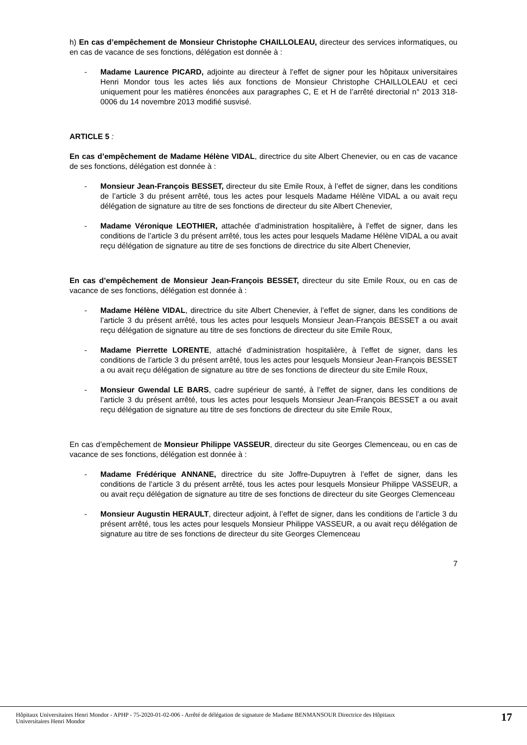h) En cas d’empêchement de Monsieur Christophe CHAILLOLEAU, directeur des services informatiques, ou en cas de vacance de ses fonctions, délégation est donnée à :
- Madame Laurence PICARD, adjointe au directeur à l’effet de signer pour les hôpitaux universitaires Henri Mondor tous les actes liés aux fonctions de Monsieur Christophe CHAILLOLEAU et ceci uniquement pour les matières énoncées aux paragraphes C, E et H de l’arrêté directorial n° 2013 318-0006 du 14 novembre 2013 modifié susvisé.
ARTICLE 5 :
En cas d’empêchement de Madame Hélène VIDAL, directrice du site Albert Chenevier, ou en cas de vacance de ses fonctions, délégation est donnée à :
- Monsieur Jean-François BESSET, directeur du site Emile Roux, à l’effet de signer, dans les conditions de l’article 3 du présent arrêté, tous les actes pour lesquels Madame Hélène VIDAL a ou avait reçu délégation de signature au titre de ses fonctions de directeur du site Albert Chenevier,
- Madame Véronique LEOTHIER, attachée d’administration hospitalière, à l’effet de signer, dans les conditions de l’article 3 du présent arrêté, tous les actes pour lesquels Madame Hélène VIDAL a ou avait reçu délégation de signature au titre de ses fonctions de directrice du site Albert Chenevier,
En cas d’empêchement de Monsieur Jean-François BESSET, directeur du site Emile Roux, ou en cas de vacance de ses fonctions, délégation est donnée à :
- Madame Hélène VIDAL, directrice du site Albert Chenevier, à l’effet de signer, dans les conditions de l’article 3 du présent arrêté, tous les actes pour lesquels Monsieur Jean-François BESSET a ou avait reçu délégation de signature au titre de ses fonctions de directeur du site Emile Roux,
- Madame Pierrette LORENTE, attaché d’administration hospitalière, à l’effet de signer, dans les conditions de l’article 3 du présent arrêté, tous les actes pour lesquels Monsieur Jean-François BESSET a ou avait reçu délégation de signature au titre de ses fonctions de directeur du site Emile Roux,
- Monsieur Gwendal LE BARS, cadre supérieur de santé, à l’effet de signer, dans les conditions de l’article 3 du présent arrêté, tous les actes pour lesquels Monsieur Jean-François BESSET a ou avait reçu délégation de signature au titre de ses fonctions de directeur du site Emile Roux,
En cas d’empêchement de Monsieur Philippe VASSEUR, directeur du site Georges Clemenceau, ou en cas de vacance de ses fonctions, délégation est donnée à :
- Madame Frédérique ANNANE, directrice du site Joffre-Dupuytren à l’effet de signer, dans les conditions de l’article 3 du présent arrêté, tous les actes pour lesquels Monsieur Philippe VASSEUR, a ou avait reçu délégation de signature au titre de ses fonctions de directeur du site Georges Clemenceau
- Monsieur Augustin HERAULT, directeur adjoint, à l’effet de signer, dans les conditions de l’article 3 du présent arrêté, tous les actes pour lesquels Monsieur Philippe VASSEUR, a ou avait reçu délégation de signature au titre de ses fonctions de directeur du site Georges Clemenceau
7
Hôpitaux Universitaires Henri Mondor - APHP - 75-2020-01-02-006 - Arrêté de délégation de signature de Madame BENMANSOUR Directrice des Hôpitaux
Universitaires Henri Mondor 17